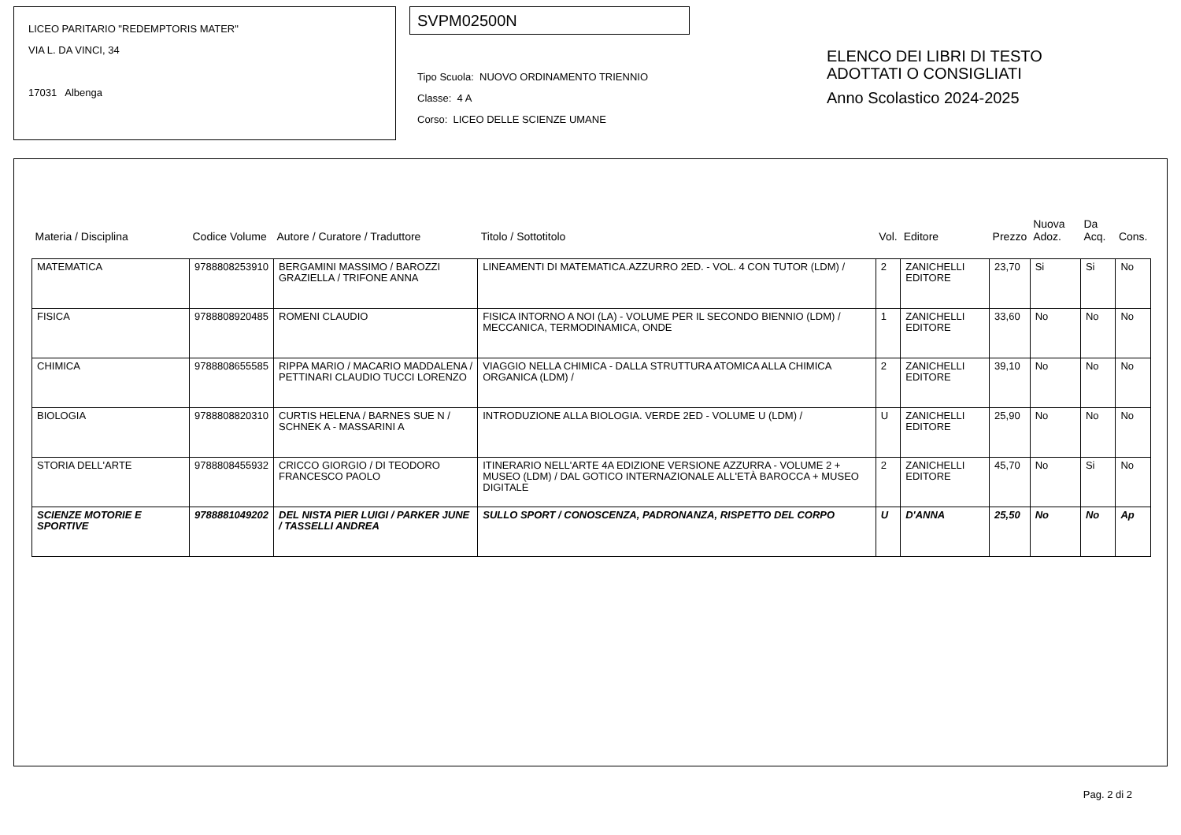LICEO PARITARIO "REDEMPTORIS MATER"
VIA L. DA VINCI, 34
17031 Albenga
SVPM02500N
Tipo Scuola: NUOVO ORDINAMENTO TRIENNIO
Classe: 4 A
Corso: LICEO DELLE SCIENZE UMANE
ELENCO DEI LIBRI DI TESTO
ADOTTATI O CONSIGLIATI
Anno Scolastico 2024-2025
| Materia / Disciplina | Codice Volume | Autore / Curatore / Traduttore | Titolo / Sottotitolo | Vol. | Editore | Prezzo | Nuova Adoz. | Da Acq. | Cons. |
| --- | --- | --- | --- | --- | --- | --- | --- | --- | --- |
| MATEMATICA | 9788808253910 | BERGAMINI MASSIMO / BAROZZI GRAZIELLA / TRIFONE ANNA | LINEAMENTI DI MATEMATICA.AZZURRO 2ED. - VOL. 4 CON TUTOR (LDM) / | 2 | ZANICHELLI EDITORE | 23,70 | Si | Si | No |
| FISICA | 9788808920485 | ROMENI CLAUDIO | FISICA INTORNO A NOI (LA) - VOLUME PER IL SECONDO BIENNIO (LDM) / MECCANICA, TERMODINAMICA, ONDE | 1 | ZANICHELLI EDITORE | 33,60 | No | No | No |
| CHIMICA | 9788808655585 | RIPPA MARIO / MACARIO MADDALENA / PETTINARI CLAUDIO TUCCI LORENZO | VIAGGIO NELLA CHIMICA - DALLA STRUTTURA ATOMICA ALLA CHIMICA ORGANICA (LDM) / | 2 | ZANICHELLI EDITORE | 39,10 | No | No | No |
| BIOLOGIA | 9788808820310 | CURTIS HELENA / BARNES SUE N / SCHNEK A - MASSARINI A | INTRODUZIONE ALLA BIOLOGIA. VERDE 2ED - VOLUME U (LDM) / | U | ZANICHELLI EDITORE | 25,90 | No | No | No |
| STORIA DELL'ARTE | 9788808455932 | CRICCO GIORGIO / DI TEODORO FRANCESCO PAOLO | ITINERARIO NELL'ARTE 4A EDIZIONE VERSIONE AZZURRA - VOLUME 2 + MUSEO (LDM) / DAL GOTICO INTERNAZIONALE ALL'ETÀ BAROCCA + MUSEO DIGITALE | 2 | ZANICHELLI EDITORE | 45,70 | No | Si | No |
| SCIENZE MOTORIE E SPORTIVE | 9788881049202 | DEL NISTA PIER LUIGI / PARKER JUNE / TASSELLI ANDREA | SULLO SPORT / CONOSCENZA, PADRONANZA, RISPETTO DEL CORPO | U | D'ANNA | 25,50 | No | No | Ap |
Pag. 2 di 2